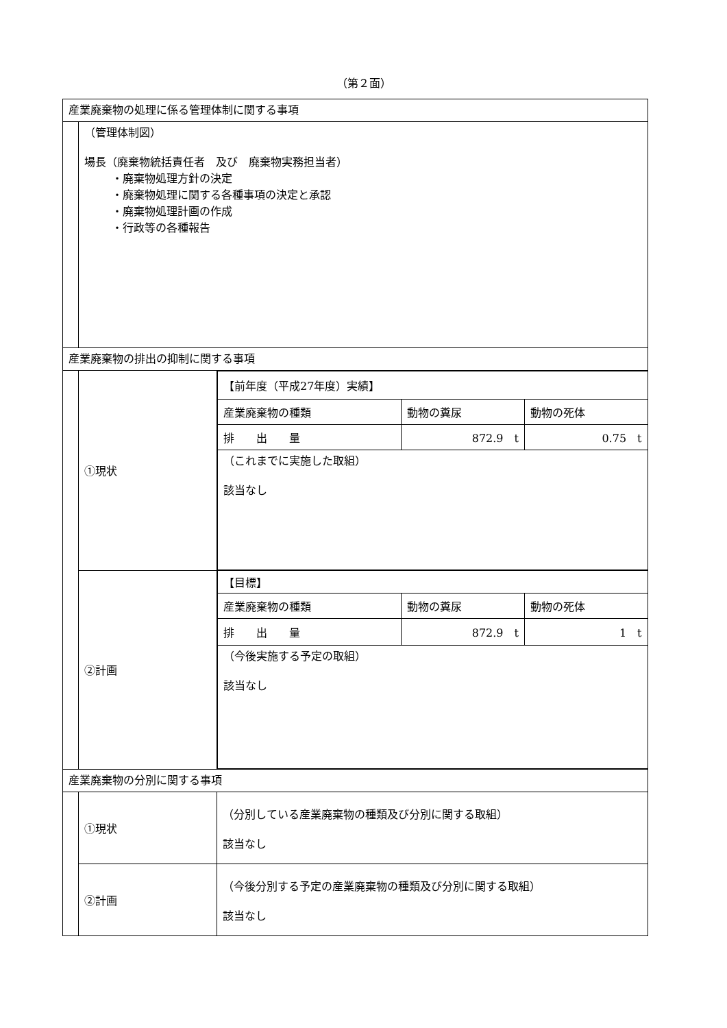（第２面）
| 産業廃棄物の処理に係る管理体制に関する事項 | | |
| | （管理体制図） 場長（廃棄物統括責任者 及び 廃棄物実務担当者） ・廃棄物処理方針の決定 ・廃棄物処理に関する各種事項の決定と承認 ・廃棄物処理計画の作成 ・行政等の各種報告 | |
| 産業廃棄物の排出の抑制に関する事項 | | |
| | ①現状 | / 【前年度（平成27年度）実績】 / / / / 産業廃棄物の種類 / 動物の糞尿 / 動物の死体 / / 排 出 量 / 872.9 t / 0.75 t / / （これまでに実施した取組） 該当なし / / / |
| | ②計画 | / 【目標】 / / / / 産業廃棄物の種類 / 動物の糞尿 / 動物の死体 / / 排 出 量 / 872.9 t / 1 t / / （今後実施する予定の取組） 該当なし / / / |
| 産業廃棄物の分別に関する事項 | | |
| | ①現状 | （分別している産業廃棄物の種類及び分別に関する取組） 該当なし |
| | ②計画 | （今後分別する予定の産業廃棄物の種類及び分別に関する取組） 該当なし |